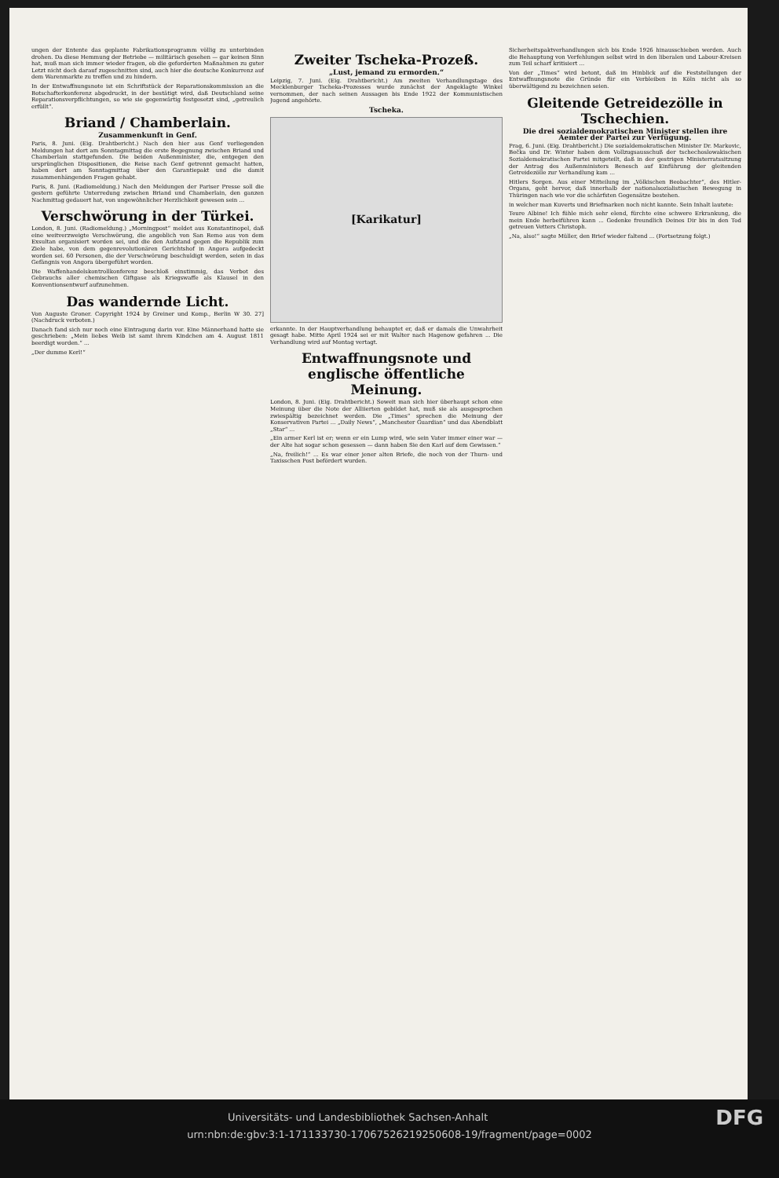ungen der Entente das geplante Fabrikationsprogramm völlig zu unterbinden drohen. Da diese Hemmung der Betriebe — militärisch gesehen — gar keinen Sinn hat, muß man sich immer wieder fragen, ob die geforderten Maßnahmen zu guter Letzt nicht doch darauf zugeschnitten sind, auch hier die deutsche Konkurrenz auf dem Warenmarkte zu treffen und zu hindern.
In der Entwaffnungsnote ist ein Schriftstück der Reparationskommission an die Botschafterkonferenz abgedruckt, in der bestätigt wird, daß Deutschland seine Reparationsverpflichtungen, so wie sie gegenwärtig festgesetzt sind, „getreulich erfüllt“.
Briand / Chamberlain.
Zusammenkunft in Genf.
Paris, 8. Juni. (Eig. Drahtbericht.) Nach den hier aus Genf vorliegenden Meldungen hat dort am Sonntagmittag die erste Begegnung zwischen Briand und Chamberlain stattgefunden. Die beiden Außenminister, die, entgegen den ursprünglichen Dispositionen, die Reise nach Genf getrennt gemacht hatten, haben dort am Sonntagmittag über den Garantiepakt und die damit zusammenhängenden Fragen gehabt.
Paris, 8. Juni. (Radiomeldung.) Nach den Meldungen der Pariser Presse soll die gestern geführte Unterredung zwischen Briand und Chamberlain, den ganzen Nachmittag gedauert hat, von ungewöhnlicher Herzlichkeit gewesen sein ...
Verschwörung in der Türkei.
London, 8. Juni. (Radiomeldung.) „Morningpost“ meldet aus Konstantinopel, daß eine weitverzweigte Verschwörung, die angeblich von San Remo aus von dem Exsultan organisiert worden sei, und die den Aufstand gegen die Republik zum Ziele habe, von dem gegenrevolutionären Gerichtshof in Angora aufgedeckt worden sei. 60 Personen, die der Verschwörung beschuldigt werden, seien in das Gefängnis von Angora übergeführt worden.
Die Waffenhandelskontrollkonferenz beschloß einstimmig, das Verbot des Gebrauchs aller chemischen Giftgase als Kriegswaffe als Klausel in den Konventionsentwurf aufzunehmen.
Das wandernde Licht.
Von Auguste Groner. Copyright 1924 by Greiner und Komp., Berlin W 30. 27] (Nachdruck verboten.)
Danach fand sich nur noch eine Eintragung darin vor. Eine Männerhand hatte sie geschrieben: „Mein liebes Weib ist samt ihrem Kindchen am 4. August 1811 beerdigt worden.“ ...
„Der dumme Kerl!“
Zweiter Tscheka-Prozeß.
„Lust, jemand zu ermorden.“
Leipzig, 7. Juni. (Eig. Drahtbericht.) Am zweiten Verhandlungstage des Mecklenburger Tscheka-Prozesses wurde zunächst der Angeklagte Winkel vernommen, der nach seinen Aussagen bis Ende 1922 der Kommunistischen Jugend angehörte.
Tscheka.
[Karikatur]
erkannte. In der Hauptverhandlung behauptet er, daß er damals die Unwahrheit gesagt habe. Mitte April 1924 sei er mit Walter nach Hagenow gefahren ... Die Verhandlung wird auf Montag vertagt.
Entwaffnungsnote und englische öffentliche Meinung.
London, 8. Juni. (Eig. Drahtbericht.) Soweit man sich hier überhaupt schon eine Meinung über die Note der Alliierten gebildet hat, muß sie als ausgesprochen zwiespältig bezeichnet werden. Die „Times“ sprechen die Meinung der Konservativen Partei ... „Daily News“, „Manchester Guardian“ und das Abendblatt „Star“ ...
„Ein armer Kerl ist er; wenn er ein Lump wird, wie sein Vater immer einer war — der Alte hat sogar schon gesessen — dann haben Sie den Karl auf dem Gewissen.“
„Na, freilich!“ ... Es war einer jener alten Briefe, die noch von der Thurn- und Taxisschen Post befördert wurden.
Sicherheitspaktverhandlungen sich bis Ende 1926 hinausschieben werden. Auch die Behauptung von Verfehlungen selbst wird in den liberalen und Labour-Kreisen zum Teil scharf kritisiert ...
Von der „Times“ wird betont, daß im Hinblick auf die Feststellungen der Entwaffnungsnote die Gründe für ein Verbleiben in Köln nicht als so überwältigend zu bezeichnen seien.
Gleitende Getreidezölle in Tschechien.
Die drei sozialdemokratischen Minister stellen ihre Aemter der Partei zur Verfügung.
Prag, 6. Juni. (Eig. Drahtbericht.) Die sozialdemokratischen Minister Dr. Markovic, Bečka und Dr. Winter haben dem Vollzugsausschuß der tschechoslowakischen Sozialdemokratischen Partei mitgeteilt, daß in der gestrigen Ministerratssitzung der Antrag des Außenministers Benesch auf Einführung der gleitenden Getreidezölle zur Verhandlung kam ...
Hitlers Sorgen. Aus einer Mitteilung im „Völkischen Beobachter“, des Hitler-Organs, geht hervor, daß innerhalb der nationalsozialistischen Bewegung in Thüringen nach wie vor die schärfsten Gegensätze bestehen.
in welcher man Kuverts und Briefmarken noch nicht kannte. Sein Inhalt lautete:
Teure Albine! Ich fühle mich sehr elend, fürchte eine schwere Erkrankung, die mein Ende herbeiführen kann ... Gedenke freundlich Deines Dir bis in den Tod getreuen Vetters Christoph.
„Na, also!“ sagte Müller, den Brief wieder faltend ... (Fortsetzung folgt.)
DFG Universitäts- und Landesbibliothek Sachsen-Anhalt
urn:nbn:de:gbv:3:1-171133730-17067526219250608-19/fragment/page=0002